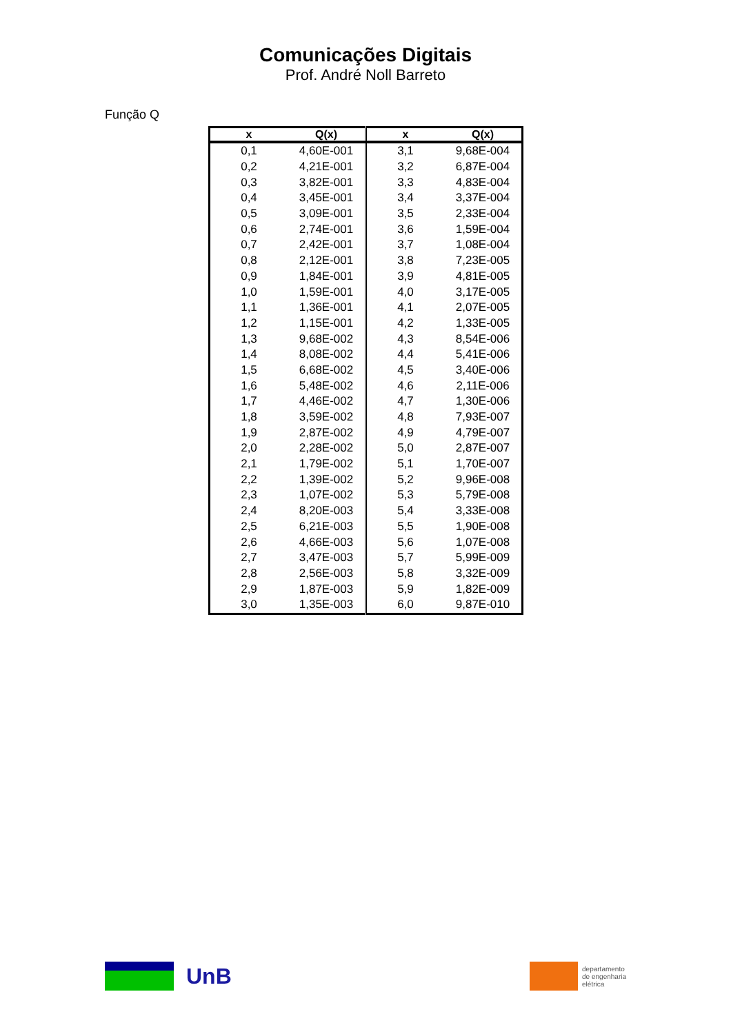Comunicações Digitais
Prof. André Noll Barreto
Função Q
| x | Q(x) | x | Q(x) |
| --- | --- | --- | --- |
| 0,1 | 4,60E-001 | 3,1 | 9,68E-004 |
| 0,2 | 4,21E-001 | 3,2 | 6,87E-004 |
| 0,3 | 3,82E-001 | 3,3 | 4,83E-004 |
| 0,4 | 3,45E-001 | 3,4 | 3,37E-004 |
| 0,5 | 3,09E-001 | 3,5 | 2,33E-004 |
| 0,6 | 2,74E-001 | 3,6 | 1,59E-004 |
| 0,7 | 2,42E-001 | 3,7 | 1,08E-004 |
| 0,8 | 2,12E-001 | 3,8 | 7,23E-005 |
| 0,9 | 1,84E-001 | 3,9 | 4,81E-005 |
| 1,0 | 1,59E-001 | 4,0 | 3,17E-005 |
| 1,1 | 1,36E-001 | 4,1 | 2,07E-005 |
| 1,2 | 1,15E-001 | 4,2 | 1,33E-005 |
| 1,3 | 9,68E-002 | 4,3 | 8,54E-006 |
| 1,4 | 8,08E-002 | 4,4 | 5,41E-006 |
| 1,5 | 6,68E-002 | 4,5 | 3,40E-006 |
| 1,6 | 5,48E-002 | 4,6 | 2,11E-006 |
| 1,7 | 4,46E-002 | 4,7 | 1,30E-006 |
| 1,8 | 3,59E-002 | 4,8 | 7,93E-007 |
| 1,9 | 2,87E-002 | 4,9 | 4,79E-007 |
| 2,0 | 2,28E-002 | 5,0 | 2,87E-007 |
| 2,1 | 1,79E-002 | 5,1 | 1,70E-007 |
| 2,2 | 1,39E-002 | 5,2 | 9,96E-008 |
| 2,3 | 1,07E-002 | 5,3 | 5,79E-008 |
| 2,4 | 8,20E-003 | 5,4 | 3,33E-008 |
| 2,5 | 6,21E-003 | 5,5 | 1,90E-008 |
| 2,6 | 4,66E-003 | 5,6 | 1,07E-008 |
| 2,7 | 3,47E-003 | 5,7 | 5,99E-009 |
| 2,8 | 2,56E-003 | 5,8 | 3,32E-009 |
| 2,9 | 1,87E-003 | 5,9 | 1,82E-009 |
| 3,0 | 1,35E-003 | 6,0 | 9,87E-010 |
UnB
departamento
de engenharia
elétrica